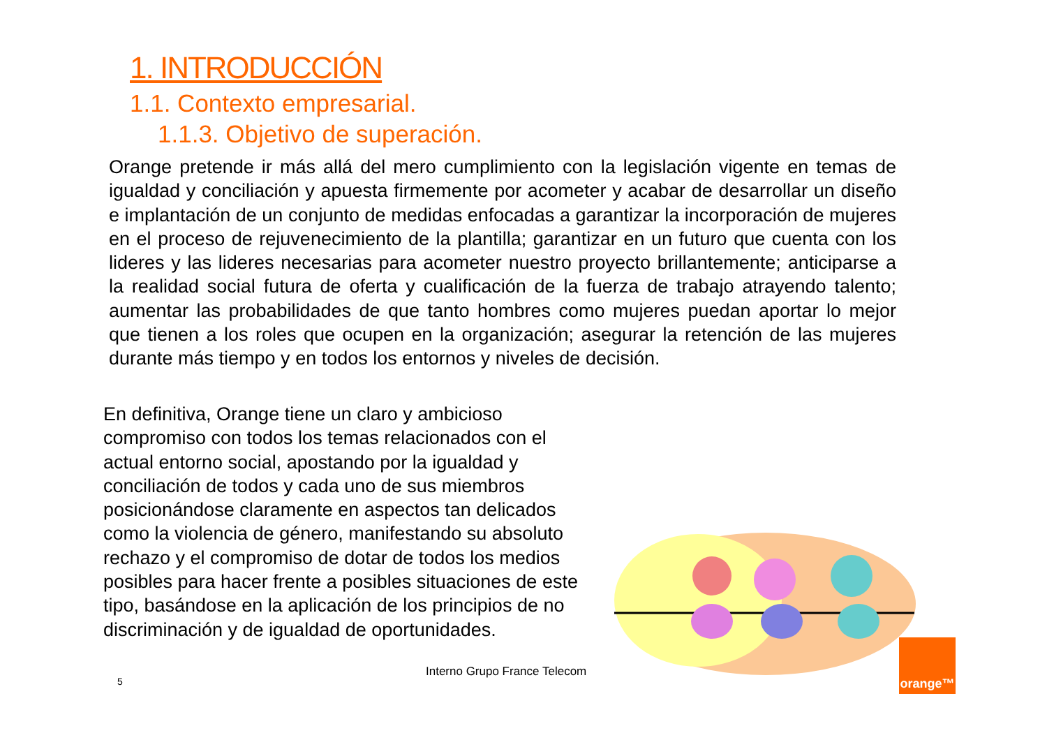1. INTRODUCCIÓN
1.1. Contexto empresarial.
1.1.3. Objetivo de superación.
Orange pretende ir más allá del mero cumplimiento con la legislación vigente en temas de igualdad y conciliación y apuesta firmemente por acometer y acabar de desarrollar un diseño e implantación de un conjunto de medidas enfocadas a garantizar la incorporación de mujeres en el proceso de rejuvenecimiento de la plantilla; garantizar en un futuro que cuenta con los lideres y las lideres necesarias para acometer nuestro proyecto brillantemente; anticiparse a la realidad social futura de oferta y cualificación de la fuerza de trabajo atrayendo talento; aumentar las probabilidades de que tanto hombres como mujeres puedan aportar lo mejor que tienen a los roles que ocupen en la organización; asegurar la retención de las mujeres durante más tiempo y en todos los entornos y niveles de decisión.
En definitiva, Orange tiene un claro y ambicioso compromiso con todos los temas relacionados con el actual entorno social, apostando por la igualdad y conciliación de todos y cada uno de sus miembros posicionándose claramente en aspectos tan delicados como la violencia de género, manifestando su absoluto rechazo y el compromiso de dotar de todos los medios posibles para hacer frente a posibles situaciones de este tipo, basándose en la aplicación de los principios de no discriminación y de igualdad de oportunidades.
Interno Grupo France Telecom
5
orange™